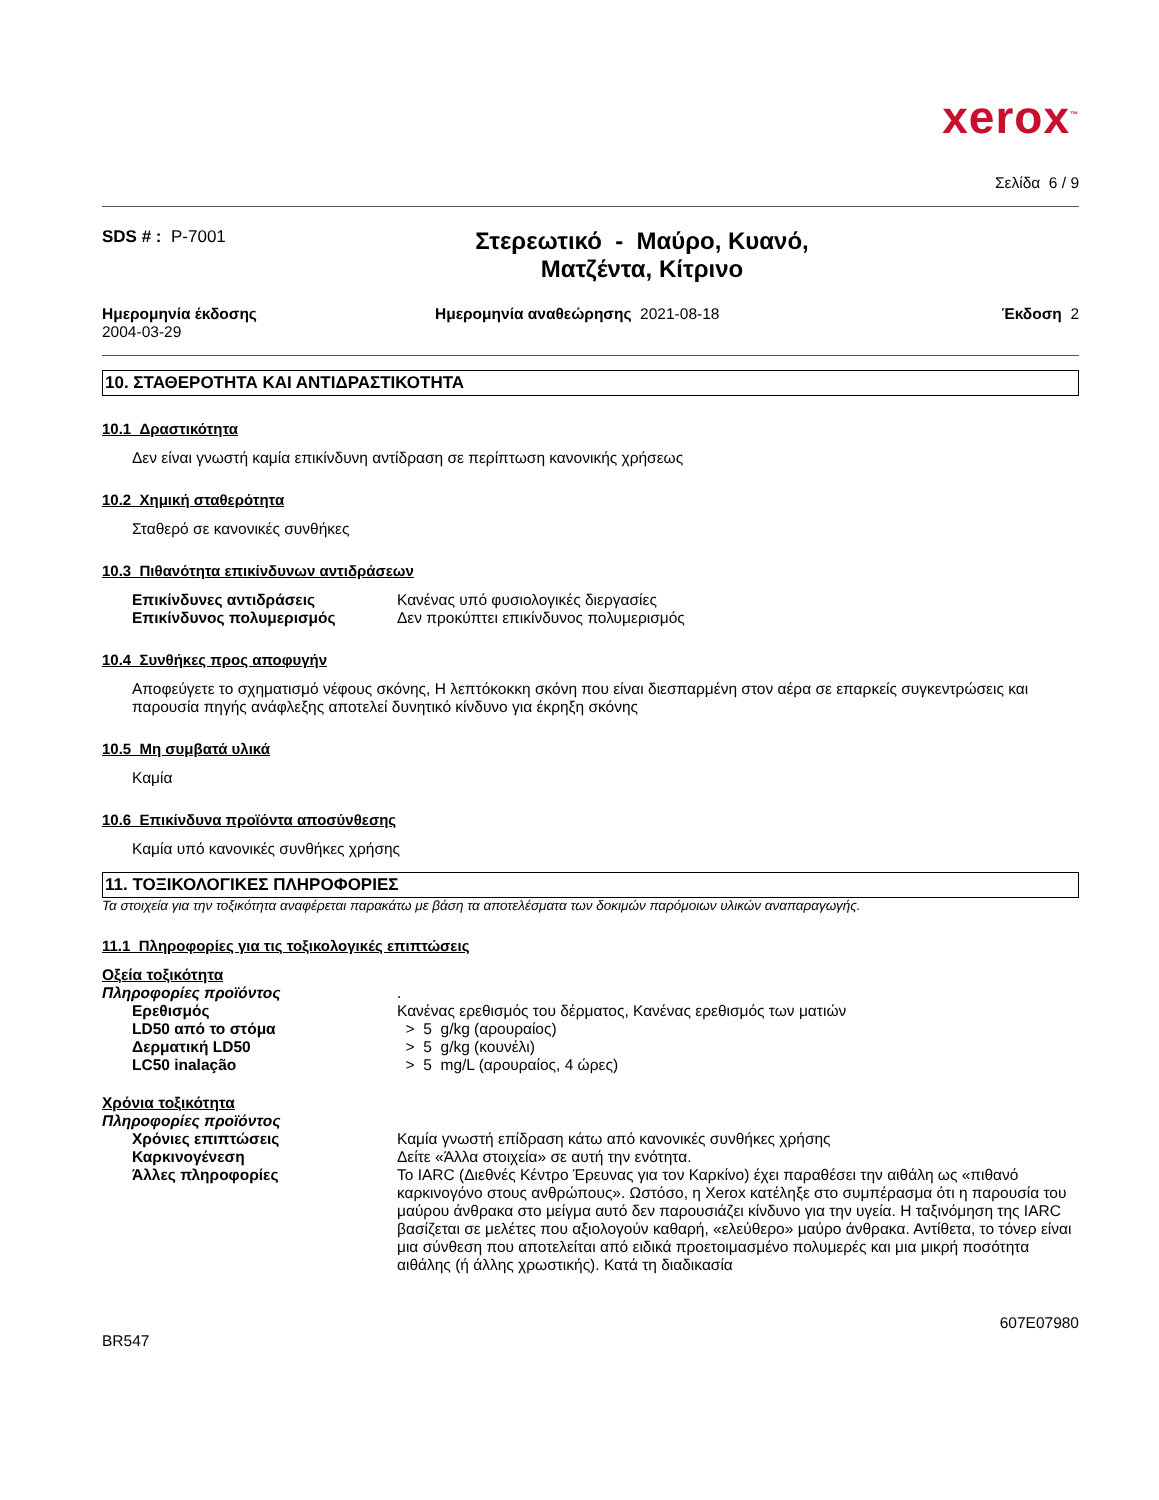xerox<sup>™</sup>
Σελίδα 6 / 9
SDS # : P-7001
Στερεωτικό - Μαύρο, Κυανό,
Ματζέντα, Κίτρινο
Ημερομηνία έκδοσης
2004-03-29
Ημερομηνία αναθεώρησης 2021-08-18
Έκδοση 2
10. ΣΤΑΘΕΡΟΤΗΤΑ ΚΑΙ ΑΝΤΙΔΡΑΣΤΙΚΟΤΗΤΑ
10.1 Δραστικότητα
Δεν είναι γνωστή καμία επικίνδυνη αντίδραση σε περίπτωση κανονικής χρήσεως
10.2 Χημική σταθερότητα
Σταθερό σε κανονικές συνθήκες
10.3 Πιθανότητα επικίνδυνων αντιδράσεων
Επικίνδυνες αντιδράσεις Κανένας υπό φυσιολογικές διεργασίες
Επικίνδυνος πολυμερισμός Δεν προκύπτει επικίνδυνος πολυμερισμός
10.4 Συνθήκες προς αποφυγήν
Αποφεύγετε το σχηματισμό νέφους σκόνης, Η λεπτόκοκκη σκόνη που είναι διεσπαρμένη στον αέρα σε επαρκείς συγκεντρώσεις και παρουσία πηγής ανάφλεξης αποτελεί δυνητικό κίνδυνο για έκρηξη σκόνης
10.5 Μη συμβατά υλικά
Καμία
10.6 Επικίνδυνα προϊόντα αποσύνθεσης
Καμία υπό κανονικές συνθήκες χρήσης
11. ΤΟΞΙΚΟΛΟΓΙΚΕΣ ΠΛΗΡΟΦΟΡΙΕΣ
Τα στοιχεία για την τοξικότητα αναφέρεται παρακάτω με βάση τα αποτελέσματα των δοκιμών παρόμοιων υλικών αναπαραγωγής.
11.1 Πληροφορίες για τις τοξικολογικές επιπτώσεις
Οξεία τοξικότητα
Πληροφορίες προϊόντος .
Ερεθισμός Κανένας ερεθισμός του δέρματος, Κανένας ερεθισμός των ματιών
LD50 από το στόμα > 5 g/kg (αρουραίος)
Δερματική LD50 > 5 g/kg (κουνέλι)
LC50 inalação > 5 mg/L (αρουραίος, 4 ώρες)
Χρόνια τοξικότητα
Πληροφορίες προϊόντος
Χρόνιες επιπτώσεις Καμία γνωστή επίδραση κάτω από κανονικές συνθήκες χρήσης
Καρκινογένεση Δείτε «Άλλα στοιχεία» σε αυτή την ενότητα.
Άλλες πληροφορίες Το IARC (Διεθνές Κέντρο Έρευνας για τον Καρκίνο) έχει παραθέσει την αιθάλη ως «πιθανό καρκινογόνο στους ανθρώπους». Ωστόσο, η Xerox κατέληξε στο συμπέρασμα ότι η παρουσία του μαύρου άνθρακα στο μείγμα αυτό δεν παρουσιάζει κίνδυνο για την υγεία. Η ταξινόμηση της IARC βασίζεται σε μελέτες που αξιολογούν καθαρή, «ελεύθερο» μαύρο άνθρακα. Αντίθετα, το τόνερ είναι μια σύνθεση που αποτελείται από ειδικά προετοιμασμένο πολυμερές και μια μικρή ποσότητα αιθάλης (ή άλλης χρωστικής). Κατά τη διαδικασία
607E07980
BR547